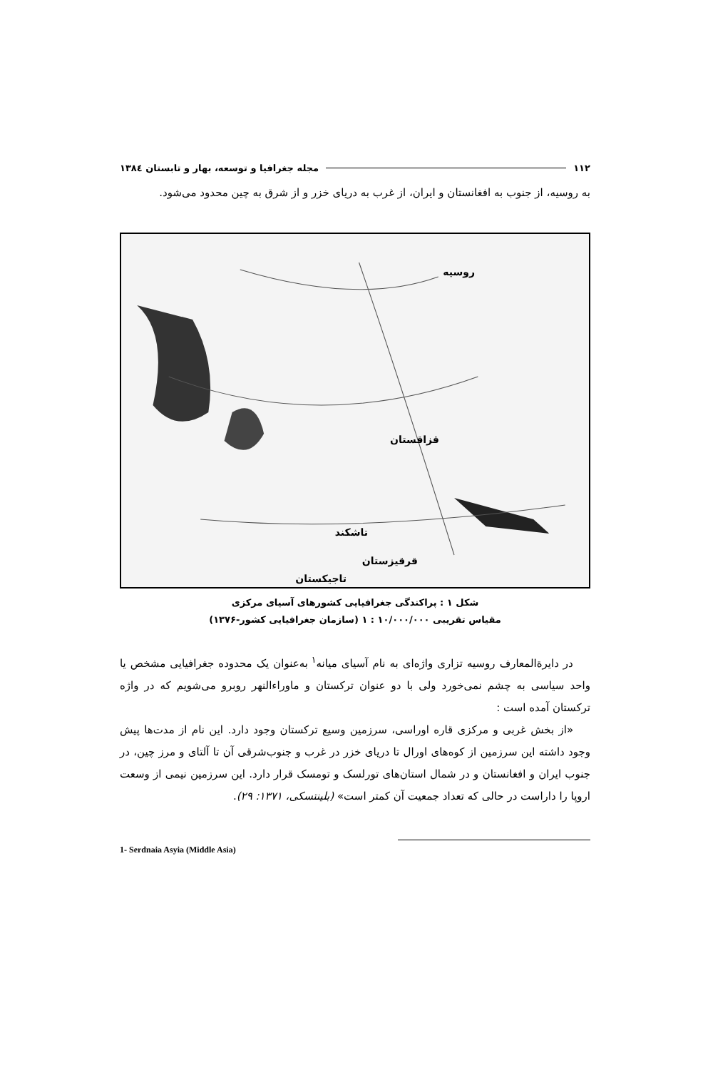۱۱۲ مجله جغرافیا و توسعه، بهار و تابستان ۱۳۸٤
به روسیه، از جنوب به افغانستان و ایران، از غرب به دریای خزر و از شرق به چین محدود می‌شود.
روسیه
قزاقستان
قرقیزستان
تاجیکستان
تاشکند
شکل ۱ : پراکندگی جغرافیایی کشورهای آسیای مرکزی
مقیاس تقریبی ۱۰/۰۰۰/۰۰۰ : ۱ (سازمان جغرافیایی کشور-۱۳۷۶)
در دایرةالمعارف روسیه تزاری واژه‌ای به نام آسیای میانه<sup>۱</sup> به‌عنوان یک محدوده جغرافیایی مشخص یا واحد سیاسی به چشم نمی‌خورد ولی با دو عنوان ترکستان و ماوراءالنهر روبرو می‌شویم که در واژه ترکستان آمده است :
«از بخش غربی و مرکزی قاره اوراسی، سرزمین وسیع ترکستان وجود دارد. این نام از مدت‌ها پیش وجود داشته این سرزمین از کوه‌های اورال تا دریای خزر در غرب و جنوب‌شرقی آن تا آلتای و مرز چین، در جنوب ایران و افغانستان و در شمال استان‌های تورلسک و تومسک قرار دارد. این سرزمین نیمی از وسعت اروپا را داراست در حالی که تعداد جمعیت آن کمتر است» (بلینتسکی، ۱۳۷۱: ۲۹).
1- Serdnaia Asyia (Middle Asia)